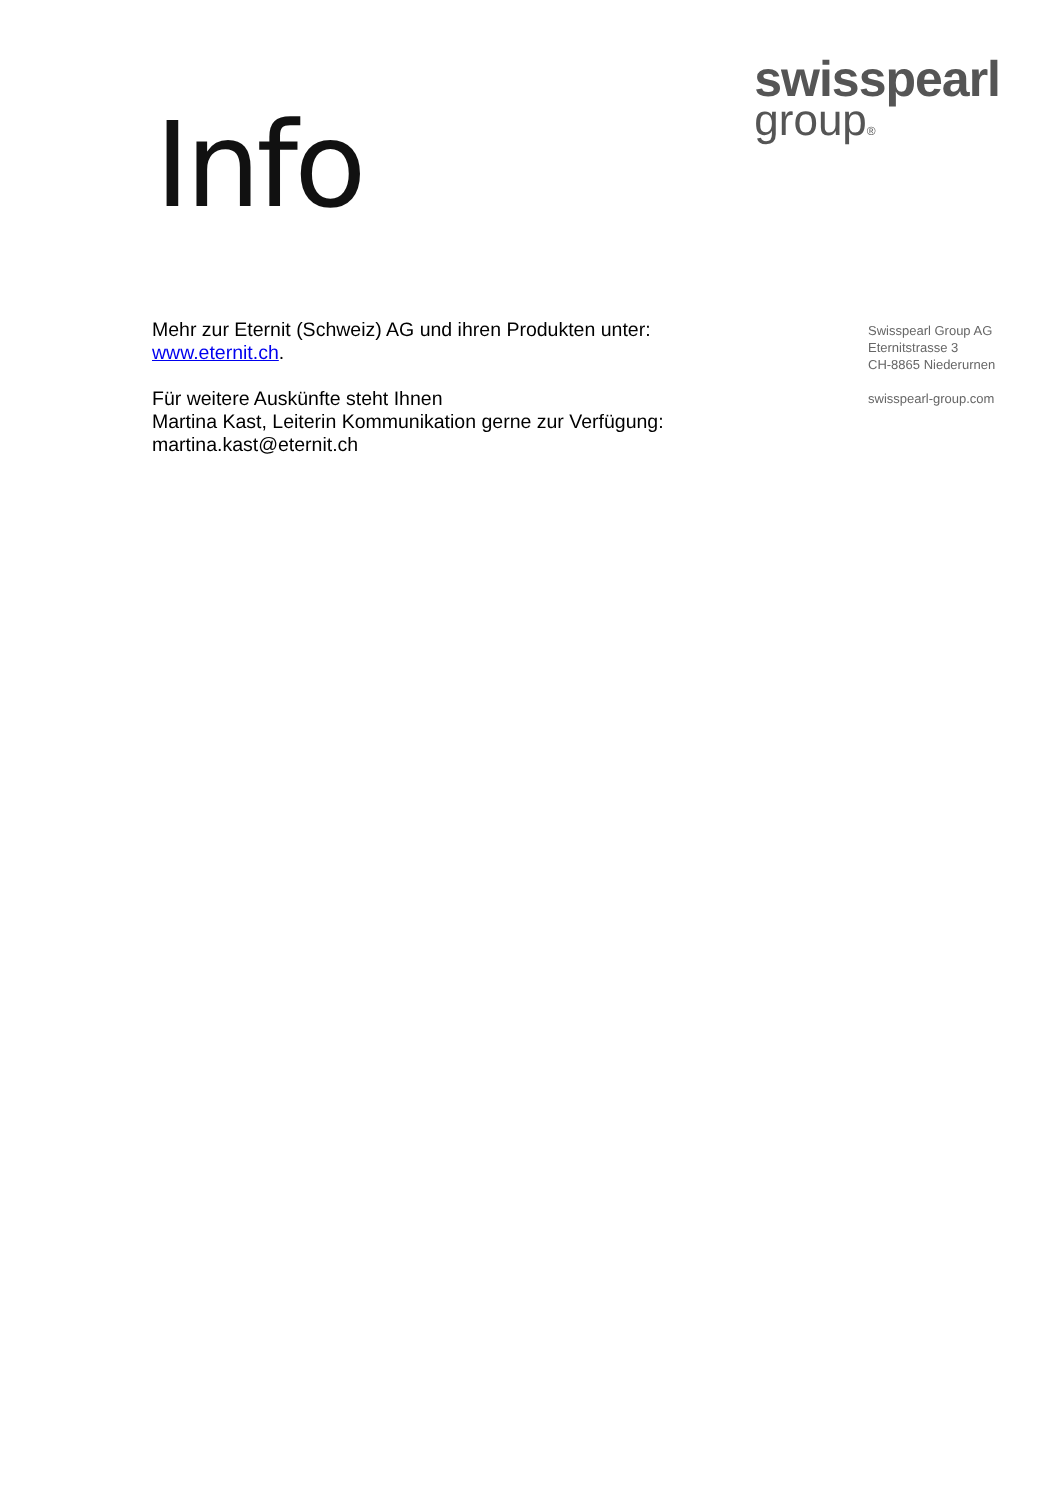Info
swisspearl
group®
Mehr zur Eternit (Schweiz) AG und ihren Produkten unter:
www.eternit.ch.
Für weitere Auskünfte steht Ihnen
Martina Kast, Leiterin Kommunikation gerne zur Verfügung:
martina.kast@eternit.ch
Swisspearl Group AG
Eternitstrasse 3
CH-8865 Niederurnen
swisspearl-group.com